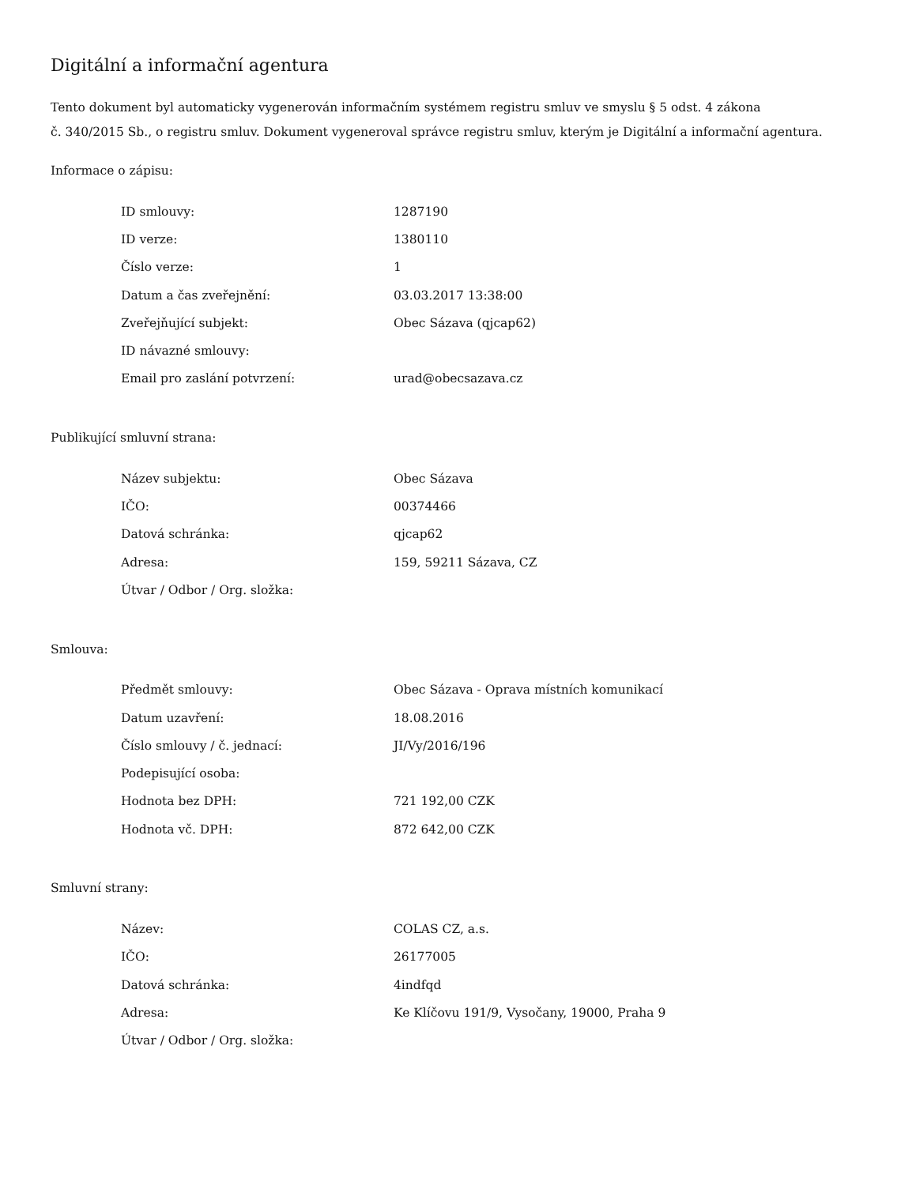Digitální a informační agentura
Tento dokument byl automaticky vygenerován informačním systémem registru smluv ve smyslu § 5 odst. 4 zákona
č. 340/2015 Sb., o registru smluv. Dokument vygeneroval správce registru smluv, kterým je Digitální a informační agentura.
Informace o zápisu:
| ID smlouvy: | 1287190 |
| ID verze: | 1380110 |
| Číslo verze: | 1 |
| Datum a čas zveřejnění: | 03.03.2017 13:38:00 |
| Zveřejňující subjekt: | Obec Sázava (qjcap62) |
| ID návazné smlouvy: | |
| Email pro zaslání potvrzení: | urad@obecsazava.cz |
Publikující smluvní strana:
| Název subjektu: | Obec Sázava |
| IČO: | 00374466 |
| Datová schránka: | qjcap62 |
| Adresa: | 159, 59211 Sázava, CZ |
| Útvar / Odbor / Org. složka: | |
Smlouva:
| Předmět smlouvy: | Obec Sázava - Oprava místních komunikací |
| Datum uzavření: | 18.08.2016 |
| Číslo smlouvy / č. jednací: | JI/Vy/2016/196 |
| Podepisující osoba: | |
| Hodnota bez DPH: | 721 192,00 CZK |
| Hodnota vč. DPH: | 872 642,00 CZK |
Smluvní strany:
| Název: | COLAS CZ, a.s. |
| IČO: | 26177005 |
| Datová schránka: | 4indfqd |
| Adresa: | Ke Klíčovu 191/9, Vysočany, 19000, Praha 9 |
| Útvar / Odbor / Org. složka: | |